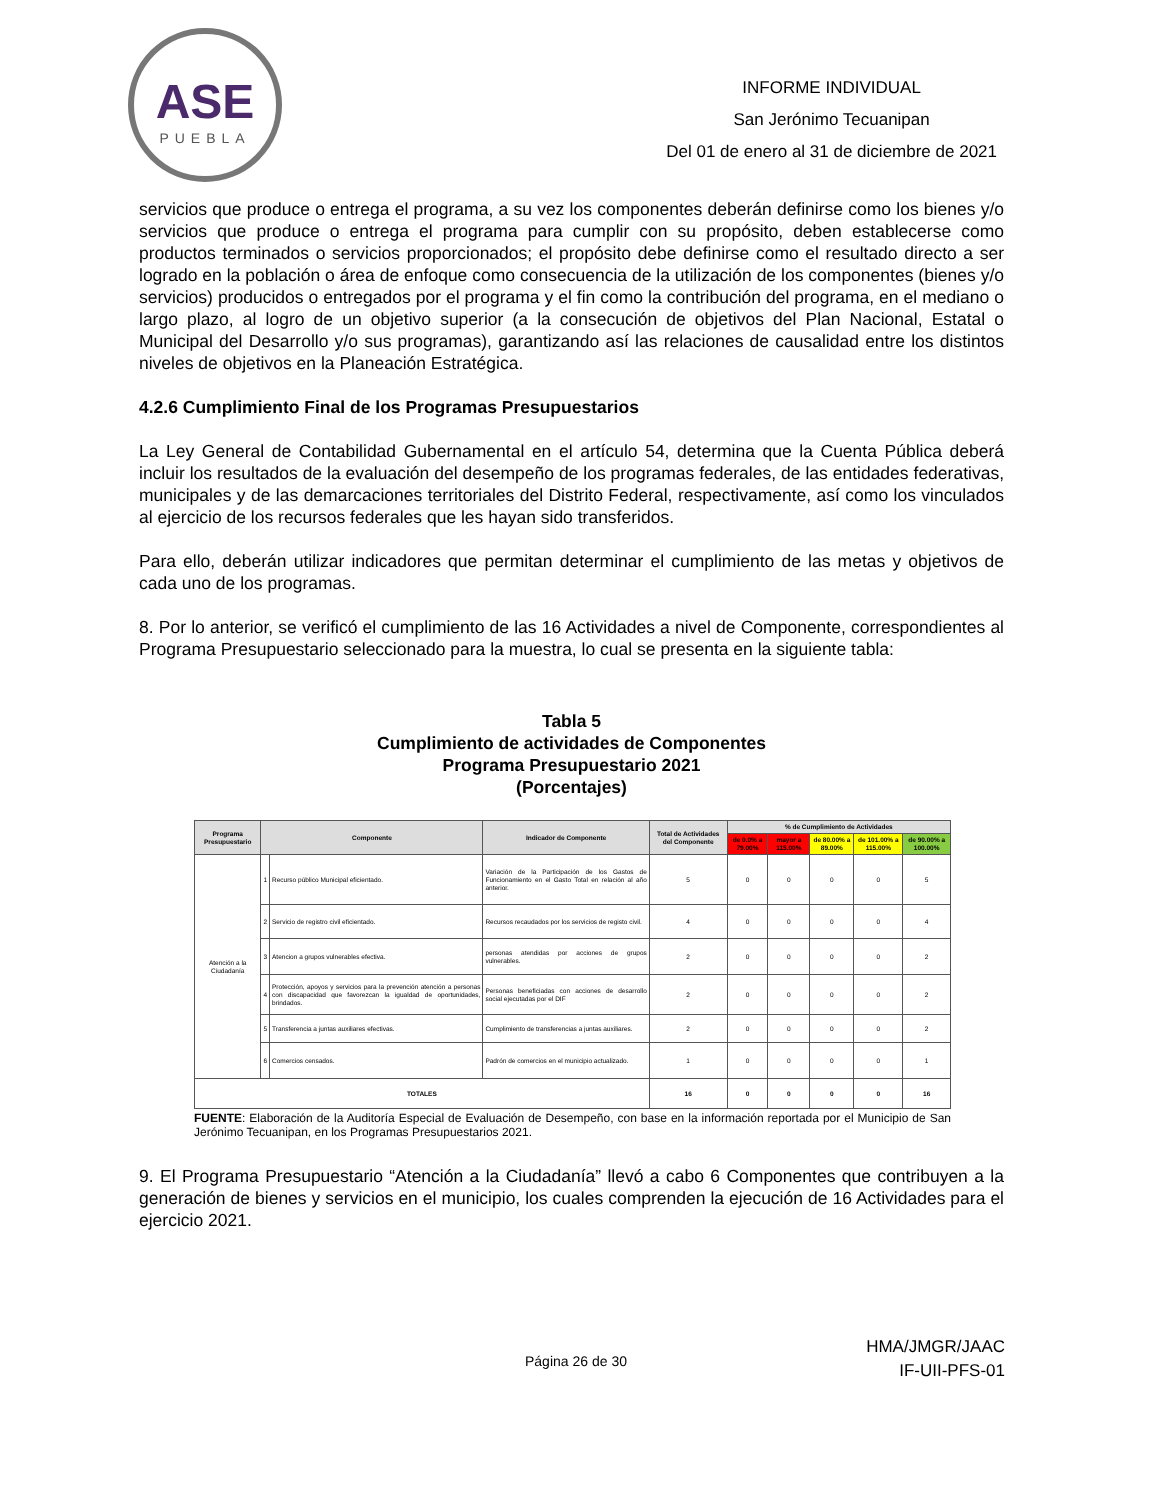ASE
PUEBLA
INFORME INDIVIDUAL
San Jerónimo Tecuanipan
Del 01 de enero al 31 de diciembre de 2021
servicios que produce o entrega el programa, a su vez los componentes deberán definirse como los bienes y/o servicios que produce o entrega el programa para cumplir con su propósito, deben establecerse como productos terminados o servicios proporcionados; el propósito debe definirse como el resultado directo a ser logrado en la población o área de enfoque como consecuencia de la utilización de los componentes (bienes y/o servicios) producidos o entregados por el programa y el fin como la contribución del programa, en el mediano o largo plazo, al logro de un objetivo superior (a la consecución de objetivos del Plan Nacional, Estatal o Municipal del Desarrollo y/o sus programas), garantizando así las relaciones de causalidad entre los distintos niveles de objetivos en la Planeación Estratégica.
4.2.6 Cumplimiento Final de los Programas Presupuestarios
La Ley General de Contabilidad Gubernamental en el artículo 54, determina que la Cuenta Pública deberá incluir los resultados de la evaluación del desempeño de los programas federales, de las entidades federativas, municipales y de las demarcaciones territoriales del Distrito Federal, respectivamente, así como los vinculados al ejercicio de los recursos federales que les hayan sido transferidos.
Para ello, deberán utilizar indicadores que permitan determinar el cumplimiento de las metas y objetivos de cada uno de los programas.
8. Por lo anterior, se verificó el cumplimiento de las 16 Actividades a nivel de Componente, correspondientes al Programa Presupuestario seleccionado para la muestra, lo cual se presenta en la siguiente tabla:
Tabla 5
Cumplimiento de actividades de Componentes
Programa Presupuestario 2021
(Porcentajes)
| Programa Presupuestario | Componente | | Indicador de Componente | Total de Actividades del Componente | % de Cumplimiento de Actividades | | | | |
| --- | --- | --- | --- | --- | --- | --- | --- | --- | --- |
| | | | | | de 0.0% a 79.00% | mayor a 115.00% | de 80.00% a 89.00% | de 101.00% a 115.00% | de 90.00% a 100.00% |
| Atención a la Ciudadanía | 1 | Recurso público Municipal eficientado. | Variación de la Participación de los Gastos de Funcionamiento en el Gasto Total en relación al año anterior. | 5 | 0 | 0 | 0 | 0 | 5 |
| | 2 | Servicio de registro civil eficientado. | Recursos recaudados por los servicios de registo civil. | 4 | 0 | 0 | 0 | 0 | 4 |
| | 3 | Atencion a grupos vulnerables efectiva. | personas atendidas por acciones de grupos vulnerables. | 2 | 0 | 0 | 0 | 0 | 2 |
| | 4 | Protección, apoyos y servicios para la prevención atención a personas con discapacidad que favorezcan la igualdad de oportunidades, brindados. | Personas beneficiadas con acciones de desarrollo social ejecutadas por el DIF | 2 | 0 | 0 | 0 | 0 | 2 |
| | 5 | Transferencia a juntas auxiliares efectivas. | Cumplimiento de transferencias a juntas auxiliares. | 2 | 0 | 0 | 0 | 0 | 2 |
| | 6 | Comercios censados. | Padrón de comercios en el municipio actualizado. | 1 | 0 | 0 | 0 | 0 | 1 |
| TOTALES | | | | 16 | 0 | 0 | 0 | 0 | 16 |
FUENTE: Elaboración de la Auditoría Especial de Evaluación de Desempeño, con base en la información reportada por el Municipio de San Jerónimo Tecuanipan, en los Programas Presupuestarios 2021.
9. El Programa Presupuestario “Atención a la Ciudadanía” llevó a cabo 6 Componentes que contribuyen a la generación de bienes y servicios en el municipio, los cuales comprenden la ejecución de 16 Actividades para el ejercicio 2021.
Página 26 de 30
HMA/JMGR/JAAC
IF-UII-PFS-01